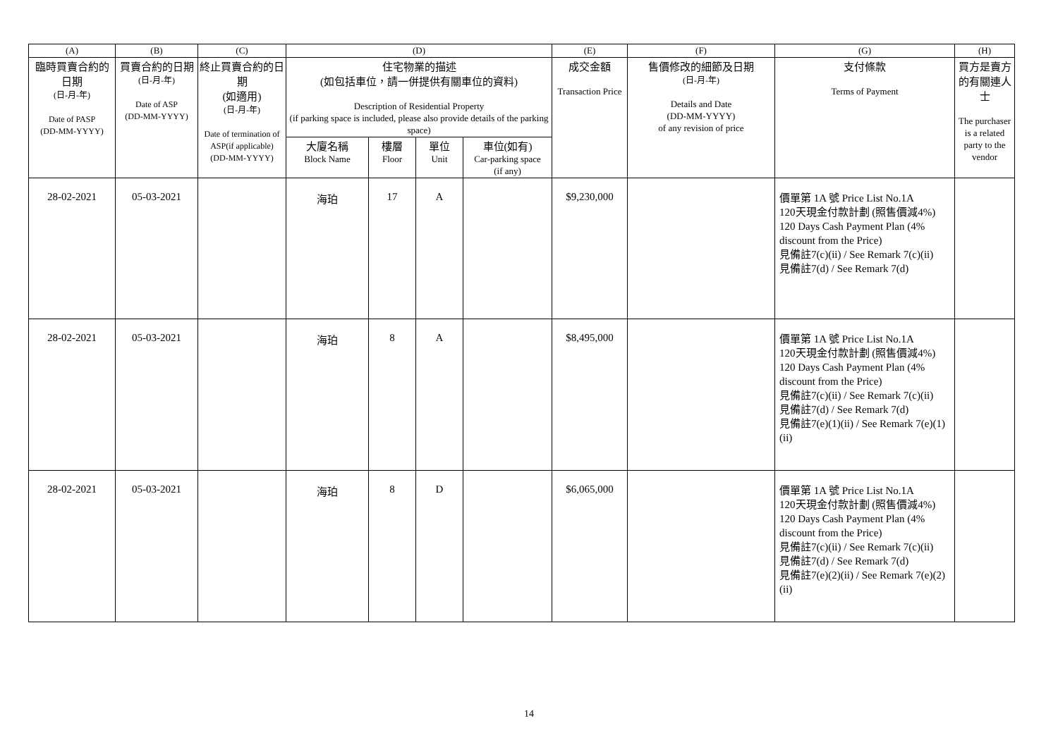| (A) | (B) | (C) | (D) | | | | (E) | (F) | (G) | (H) |
| --- | --- | --- | --- | --- | --- | --- | --- | --- | --- | --- |
| 臨時買賣合約的日期 (日-月-年) Date of PASP (DD-MM-YYYY) | 買賣合約的日期 (日-月-年) Date of ASP (DD-MM-YYYY) | 終止買賣合約的日期 (如適用) (日-月-年) Date of termination of ASP(if applicable) (DD-MM-YYYY) | 住宅物業的描述 (如包括車位，請一併提供有關車位的資料) Description of Residential Property (if parking space is included, please also provide details of the parking space) | | | | 成交金額 Transaction Price | 售價修改的細節及日期 (日-月-年) Details and Date (DD-MM-YYYY) of any revision of price | 支付條款 Terms of Payment | 買方是賣方的有關連人士 The purchaser is a related party to the vendor |
| | | | 大廈名稱 Block Name | 樓層 Floor | 單位 Unit | 車位(如有) Car-parking space (if any) | | | | |
| 28-02-2021 | 05-03-2021 | | 海珀 | 17 | A | | $9,230,000 | | 價單第 1A 號 Price List No.1A 120天現金付款計劃 (照售價減4%) 120 Days Cash Payment Plan (4% discount from the Price) 見備註7(c)(ii) / See Remark 7(c)(ii) 見備註7(d) / See Remark 7(d) | |
| 28-02-2021 | 05-03-2021 | | 海珀 | 8 | A | | $8,495,000 | | 價單第 1A 號 Price List No.1A 120天現金付款計劃 (照售價減4%) 120 Days Cash Payment Plan (4% discount from the Price) 見備註7(c)(ii) / See Remark 7(c)(ii) 見備註7(d) / See Remark 7(d) 見備註7(e)(1)(ii) / See Remark 7(e)(1)(ii) | |
| 28-02-2021 | 05-03-2021 | | 海珀 | 8 | D | | $6,065,000 | | 價單第 1A 號 Price List No.1A 120天現金付款計劃 (照售價減4%) 120 Days Cash Payment Plan (4% discount from the Price) 見備註7(c)(ii) / See Remark 7(c)(ii) 見備註7(d) / See Remark 7(d) 見備註7(e)(2)(ii) / See Remark 7(e)(2)(ii) | |
14